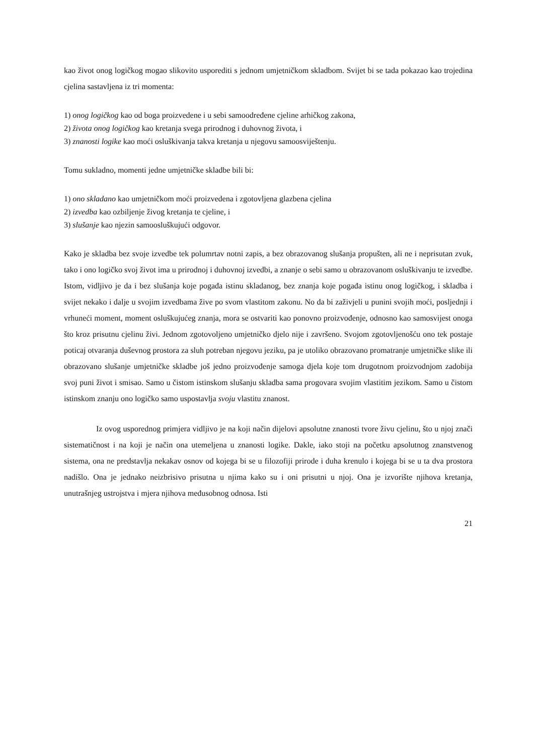kao život onog logičkog mogao slikovito usporediti s jednom umjetničkom skladbom. Svijet bi se tada pokazao kao trojedina cjelina sastavljena iz tri momenta:
1) onog logičkog kao od boga proizvedene i u sebi samoodređene cjeline arhičkog zakona,
2) života onog logičkog kao kretanja svega prirodnog i duhovnog života, i
3) znanosti logike kao moći osluškivanja takva kretanja u njegovu samoosviještenju.
Tomu sukladno, momenti jedne umjetničke skladbe bili bi:
1) ono skladano kao umjetničkom moći proizvedena i zgotovljena glazbena cjelina
2) izvedba kao ozbiljenje živog kretanja te cjeline, i
3) slušanje kao njezin samoosluškujući odgovor.
Kako je skladba bez svoje izvedbe tek polumrtav notni zapis, a bez obrazovanog slušanja propušten, ali ne i neprisutan zvuk, tako i ono logičko svoj život ima u prirodnoj i duhovnoj izvedbi, a znanje o sebi samo u obrazovanom osluškivanju te izvedbe. Istom, vidljivo je da i bez slušanja koje pogađa istinu skladanog, bez znanja koje pogađa istinu onog logičkog, i skladba i svijet nekako i dalje u svojim izvedbama žive po svom vlastitom zakonu. No da bi zaživjeli u punini svojih moći, posljednji i vrhuneći moment, moment osluškujućeg znanja, mora se ostvariti kao ponovno proizvođenje, odnosno kao samosvijest onoga što kroz prisutnu cjelinu živi. Jednom zgotovoljeno umjetničko djelo nije i završeno. Svojom zgotovljenošću ono tek postaje poticaj otvaranja duševnog prostora za sluh potreban njegovu jeziku, pa je utoliko obrazovano promatranje umjetničke slike ili obrazovano slušanje umjetničke skladbe još jedno proizvođenje samoga djela koje tom drugotnom proizvodnjom zadobija svoj puni život i smisao. Samo u čistom istinskom slušanju skladba sama progovara svojim vlastitim jezikom. Samo u čistom istinskom znanju ono logičko samo uspostavlja svoju vlastitu znanost.
Iz ovog usporednog primjera vidljivo je na koji način dijelovi apsolutne znanosti tvore živu cjelinu, što u njoj znači sistematičnost i na koji je način ona utemeljena u znanosti logike. Dakle, iako stoji na početku apsolutnog znanstvenog sistema, ona ne predstavlja nekakav osnov od kojega bi se u filozofiji prirode i duha krenulo i kojega bi se u ta dva prostora nadišlo. Ona je jednako neizbrisivo prisutna u njima kako su i oni prisutni u njoj. Ona je izvorište njihova kretanja, unutrašnjeg ustrojstva i mjera njihova međusobnog odnosa. Isti
21